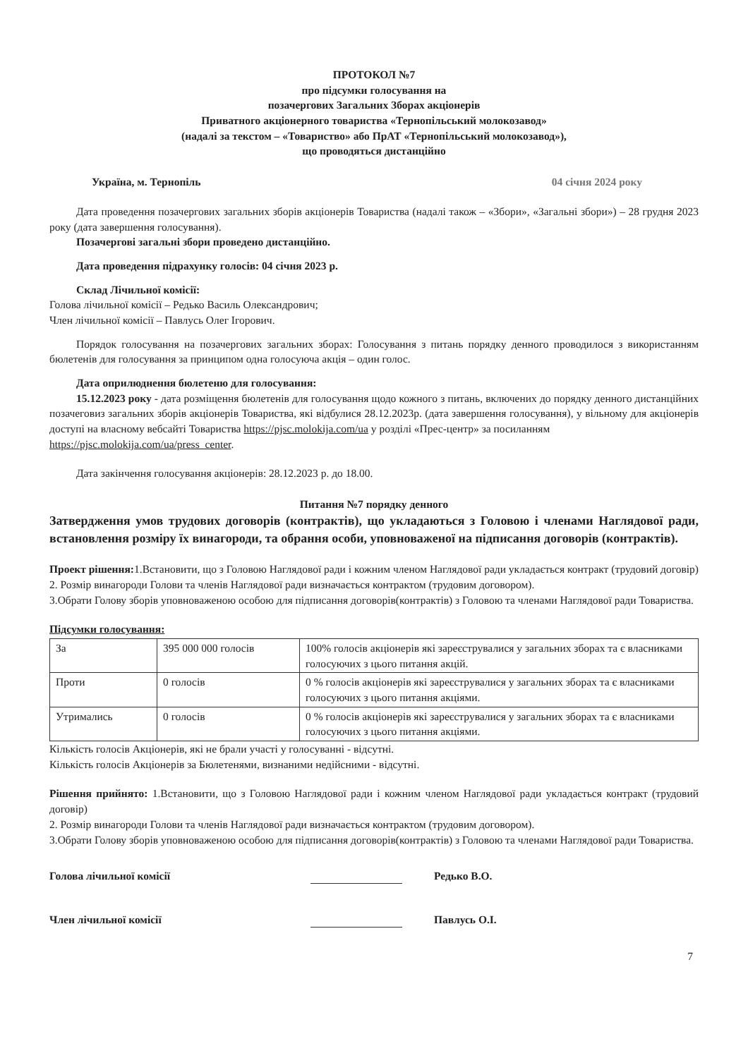ПРОТОКОЛ №7
про підсумки голосування на
позачергових Загальних Зборах акціонерів
Приватного акціонерного товариства «Тернопільський молокозавод»
(надалі за текстом – «Товариство» або ПрАТ «Тернопільський молокозавод»),
що проводяться дистанційно
Україна, м. Тернопіль 04 січня 2024 року
Дата проведення позачергових загальних зборів акціонерів Товариства (надалі також – «Збори», «Загальні збори») – 28 грудня 2023 року (дата завершення голосування).
Позачергові загальні збори проведено дистанційно.
Дата проведення підрахунку голосів: 04 січня 2023 р.
Склад Лічильної комісії:
Голова лічильної комісії – Редько Василь Олександрович;
Член лічильної комісії – Павлусь Олег Ігорович.
Порядок голосування на позачергових загальних зборах: Голосування з питань порядку денного проводилося з використанням бюлетенів для голосування за принципом одна голосуюча акція – один голос.
Дата оприлюднення бюлетеню для голосування:
15.12.2023 року - дата розміщення бюлетенів для голосування щодо кожного з питань, включених до порядку денного дистанційних позачеговиз загальних зборів акціонерів Товариства, які відбулися 28.12.2023р. (дата завершення голосування), у вільному для акціонерів доступі на власному вебсайті Товариства https://pjsc.molokija.com/ua у розділі «Прес-центр» за посиланням
https://pjsc.molokija.com/ua/press_center.
Дата закінчення голосування акціонерів: 28.12.2023 р. до 18.00.
Питання №7 порядку денного
Затвердження умов трудових договорів (контрактів), що укладаються з Головою і членами Наглядової ради, встановлення розміру їх винагороди, та обрання особи, уповноваженої на підписання договорів (контрактів).
Проект рішення: 1.Встановити, що з Головою Наглядової ради і кожним членом Наглядової ради укладається контракт (трудовий договір)
2. Розмір винагороди Голови та членів Наглядової ради визначається контрактом (трудовим договором).
3.Обрати Голову зборів уповноваженою особою для підписання договорів(контрактів) з Головою та членами Наглядової ради Товариства.
Підсумки голосування:
| За | 395 000 000 голосів | 100% голосів акціонерів які зареєструвалися у загальних зборах та є власниками голосуючих з цього питання акцій. |
| Проти | 0 голосів | 0 % голосів акціонерів які зареєструвалися у загальних зборах та є власниками голосуючих з цього питання акціями. |
| Утримались | 0 голосів | 0 % голосів акціонерів які зареєструвалися у загальних зборах та є власниками голосуючих з цього питання акціями. |
Кількість голосів Акціонерів, які не брали участі у голосуванні - відсутні.
Кількість голосів Акціонерів за Бюлетенями, визнаними недійсними - відсутні.
Рішення прийнято: 1.Встановити, що з Головою Наглядової ради і кожним членом Наглядової ради укладається контракт (трудовий договір)
2. Розмір винагороди Голови та членів Наглядової ради визначається контрактом (трудовим договором).
3.Обрати Голову зборів уповноваженою особою для підписання договорів(контрактів) з Головою та членами Наглядової ради Товариства.
Голова лічильної комісії Редько В.О.
Член лічильної комісії Павлусь О.І.
7